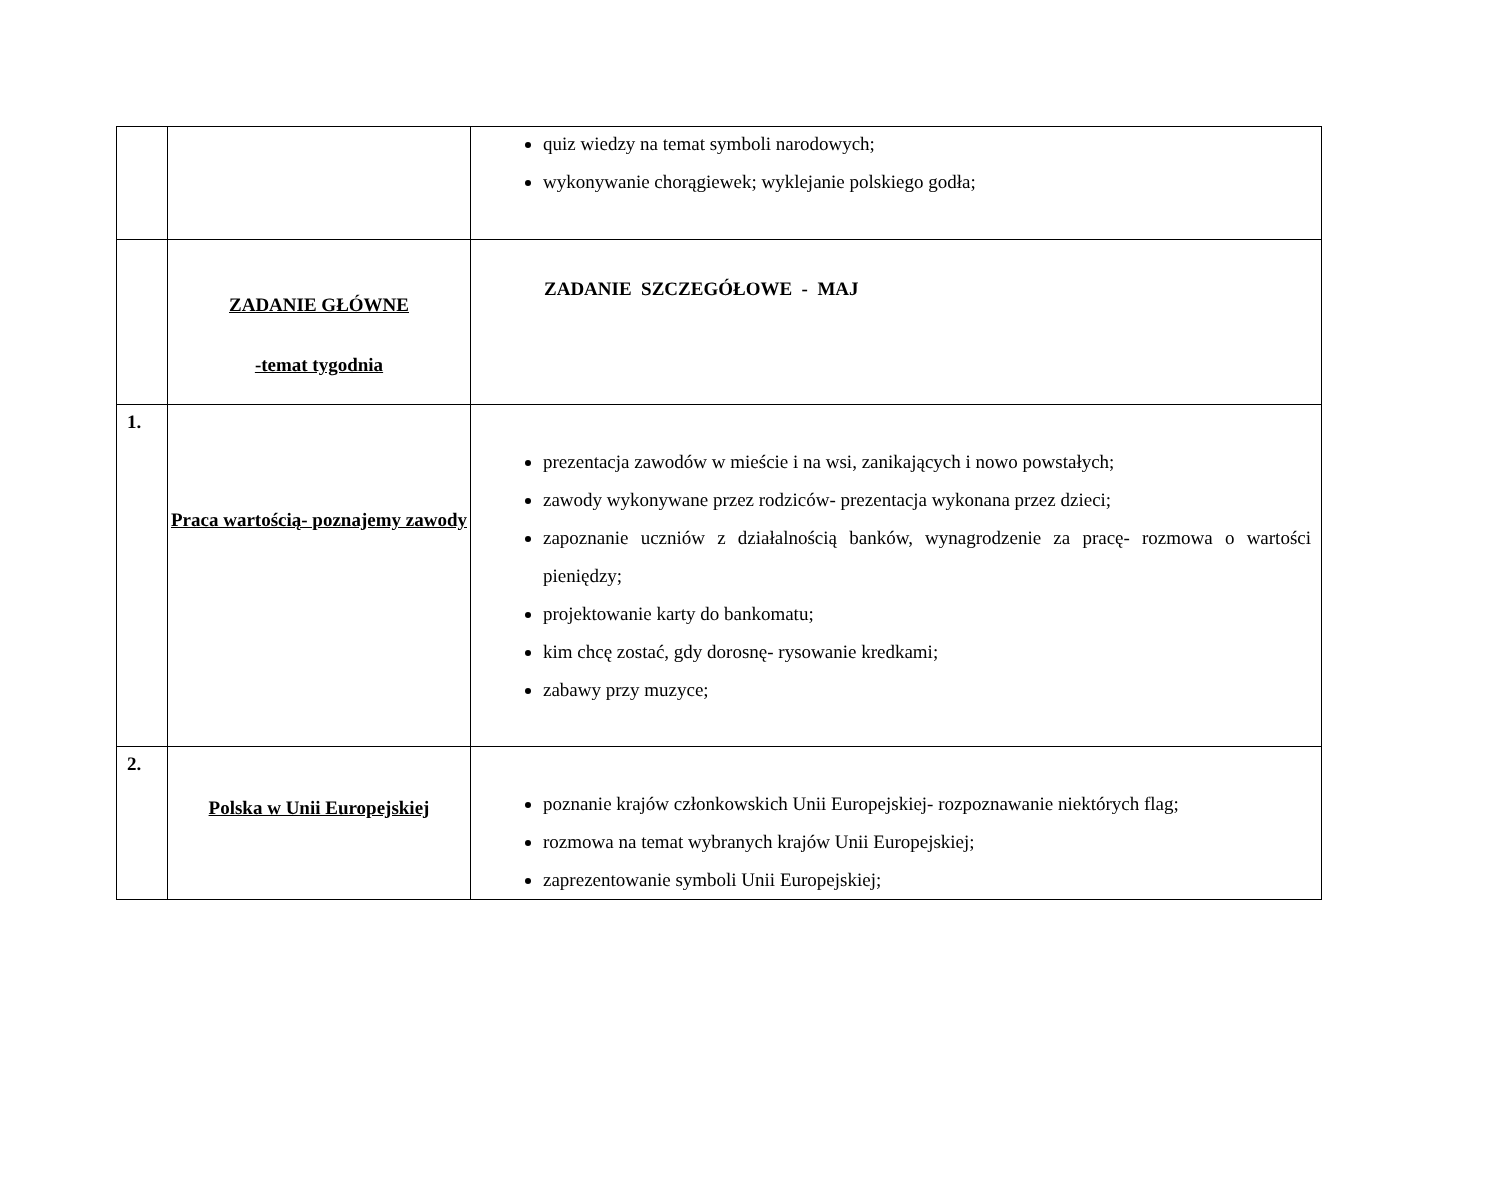| | | quiz wiedzy na temat symboli narodowych; wykonywanie chorągiewek; wyklejanie polskiego godła; |
| | ZADANIE GŁÓWNE -temat tygodnia | ZADANIE SZCZEGÓŁOWE - MAJ |
| 1. | Praca wartością- poznajemy zawody | prezentacja zawodów w mieście i na wsi, zanikających i nowo powstałych; zawody wykonywane przez rodziców- prezentacja wykonana przez dzieci; zapoznanie uczniów z działalnością banków, wynagrodzenie za pracę- rozmowa o wartości pieniędzy; projektowanie karty do bankomatu; kim chcę zostać, gdy dorosnę- rysowanie kredkami; zabawy przy muzyce; |
| 2. | Polska w Unii Europejskiej | poznanie krajów członkowskich Unii Europejskiej- rozpoznawanie niektórych flag; rozmowa na temat wybranych krajów Unii Europejskiej; zaprezentowanie symboli Unii Europejskiej; |